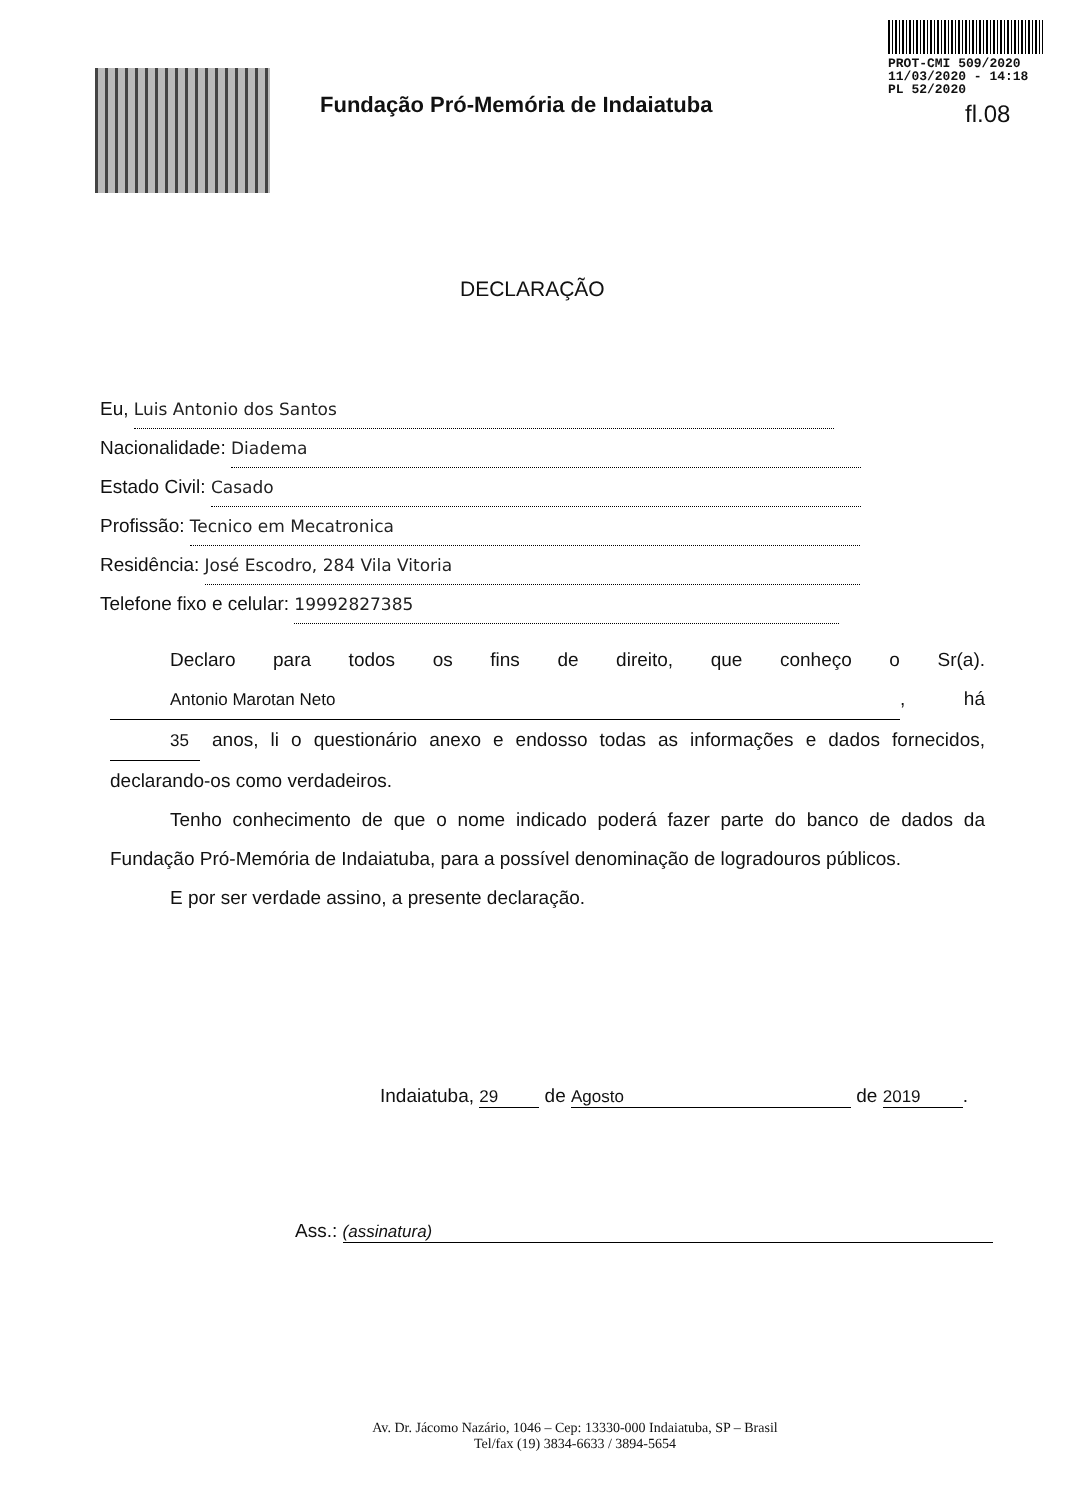PROT-CMI 509/2020
11/03/2020 - 14:18
PL 52/2020
Fundação Pró-Memória de Indaiatuba
fl.08
DECLARAÇÃO
Eu, Luis Antonio dos Santos
Nacionalidade: Diadema
Estado Civil: Casado
Profissão: Tecnico em Mecatronica
Residência: José Escodro, 284 Vila Vitoria
Telefone fixo e celular: 19992827385
Declaro para todos os fins de direito, que conheço o Sr(a). Antonio Marotan Neto, há 35 anos, li o questionário anexo e endosso todas as informações e dados fornecidos, declarando-os como verdadeiros.
Tenho conhecimento de que o nome indicado poderá fazer parte do banco de dados da Fundação Pró-Memória de Indaiatuba, para a possível denominação de logradouros públicos.
E por ser verdade assino, a presente declaração.
Indaiatuba, 29 de Agosto de 2019.
Ass.: (assinatura)
Av. Dr. Jácomo Nazário, 1046 – Cep: 13330-000 Indaiatuba, SP – Brasil
Tel/fax (19) 3834-6633 / 3894-5654